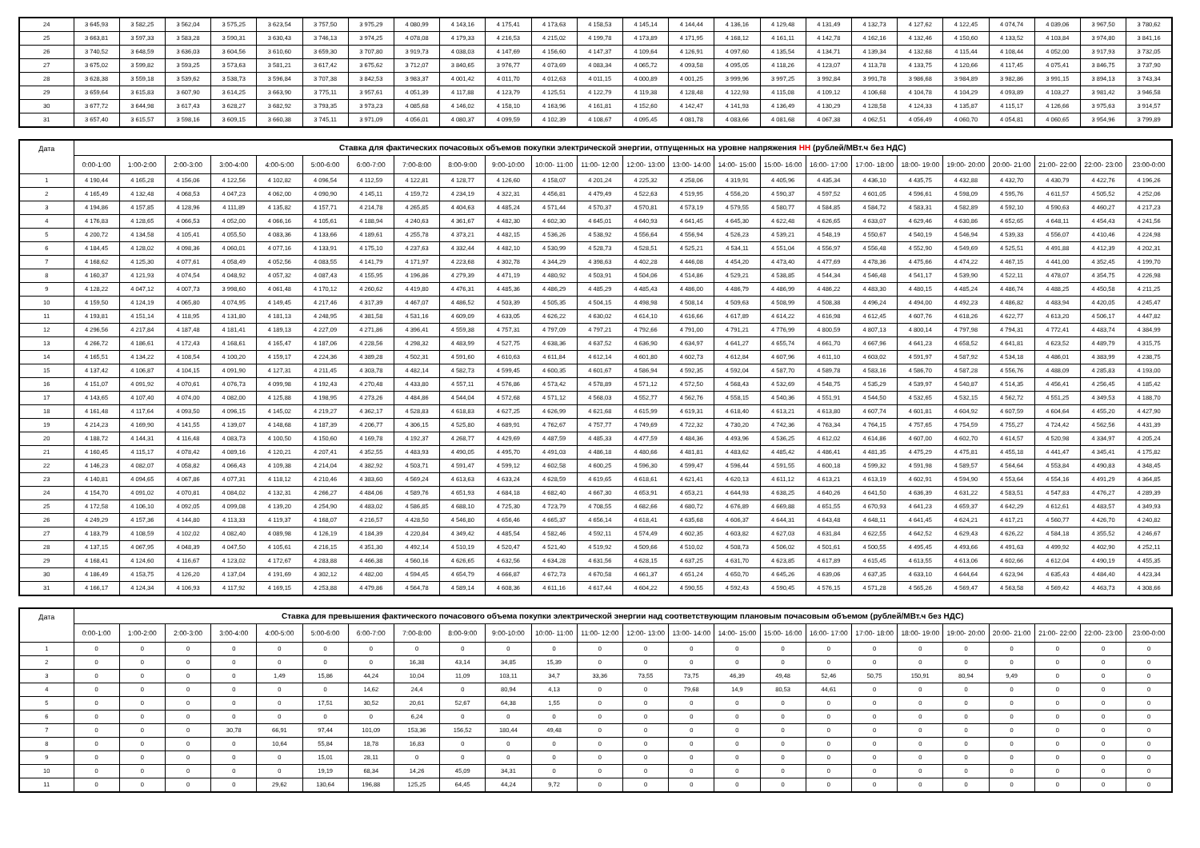| 24 | 3 645,93 | 3 582,25 | 3 562,04 | 3 575,25 | 3 623,54 | 3 757,50 | 3 975,29 | 4 080,99 | 4 143,16 | 4 175,41 | 4 173,63 | 4 158,53 | 4 145,14 | 4 144,44 | 4 136,16 | 4 129,48 | 4 131,49 | 4 132,73 | 4 127,62 | 4 122,45 | 4 074,74 | 4 039,06 | 3 967,50 | 3 780,62 |
| 25 | 3 663,81 | 3 597,33 | 3 583,28 | 3 590,31 | 3 630,43 | 3 746,13 | 3 974,25 | 4 078,08 | 4 179,33 | 4 216,53 | 4 215,02 | 4 199,78 | 4 173,89 | 4 171,95 | 4 168,12 | 4 161,11 | 4 142,78 | 4 162,16 | 4 132,46 | 4 150,60 | 4 133,52 | 4 103,84 | 3 974,80 | 3 841,16 |
| 26 | 3 740,52 | 3 648,59 | 3 636,03 | 3 604,56 | 3 610,60 | 3 659,30 | 3 707,80 | 3 919,73 | 4 038,03 | 4 147,69 | 4 156,60 | 4 147,37 | 4 109,64 | 4 126,91 | 4 097,60 | 4 135,54 | 4 134,71 | 4 139,34 | 4 132,68 | 4 115,44 | 4 108,44 | 4 052,00 | 3 917,93 | 3 732,05 |
| 27 | 3 675,02 | 3 599,82 | 3 593,25 | 3 573,63 | 3 581,21 | 3 617,42 | 3 675,62 | 3 712,07 | 3 840,65 | 3 976,77 | 4 073,69 | 4 083,34 | 4 065,72 | 4 093,58 | 4 095,05 | 4 118,26 | 4 123,07 | 4 113,78 | 4 133,75 | 4 120,66 | 4 117,45 | 4 075,41 | 3 846,75 | 3 737,90 |
| 28 | 3 628,38 | 3 559,18 | 3 539,62 | 3 538,73 | 3 596,84 | 3 707,38 | 3 842,53 | 3 983,37 | 4 001,42 | 4 011,70 | 4 012,63 | 4 011,15 | 4 000,89 | 4 001,25 | 3 999,96 | 3 997,25 | 3 992,84 | 3 991,78 | 3 986,68 | 3 984,89 | 3 982,86 | 3 991,15 | 3 894,13 | 3 743,34 |
| 29 | 3 659,64 | 3 615,83 | 3 607,90 | 3 614,25 | 3 663,90 | 3 775,11 | 3 957,61 | 4 051,39 | 4 117,88 | 4 123,79 | 4 125,51 | 4 122,79 | 4 119,38 | 4 128,48 | 4 122,93 | 4 115,08 | 4 109,12 | 4 106,68 | 4 104,78 | 4 104,29 | 4 093,89 | 4 103,27 | 3 981,42 | 3 946,58 |
| 30 | 3 677,72 | 3 644,98 | 3 617,43 | 3 628,27 | 3 682,92 | 3 793,35 | 3 973,23 | 4 085,68 | 4 146,02 | 4 158,10 | 4 163,96 | 4 161,81 | 4 152,60 | 4 142,47 | 4 141,93 | 4 136,49 | 4 130,29 | 4 128,58 | 4 124,33 | 4 135,87 | 4 115,17 | 4 126,66 | 3 975,63 | 3 914,57 |
| 31 | 3 657,40 | 3 615,57 | 3 598,16 | 3 609,15 | 3 660,38 | 3 745,11 | 3 971,09 | 4 056,01 | 4 080,37 | 4 099,59 | 4 102,39 | 4 108,67 | 4 095,45 | 4 081,78 | 4 083,66 | 4 081,68 | 4 067,38 | 4 062,51 | 4 056,49 | 4 060,70 | 4 054,81 | 4 060,65 | 3 954,96 | 3 799,89 |
| Дата | Ставка для фактических почасовых объемов покупки электрической энергии, отпущенных на уровне напряжения НН (рублей/МВт.ч без НДС) | | | | | | | | | | | | | | | | | | | | | | | |
| --- | --- | --- | --- | --- | --- | --- | --- | --- | --- | --- | --- | --- | --- | --- | --- | --- | --- | --- | --- | --- | --- | --- | --- | --- |
| | 0:00-1:00 | 1:00-2:00 | 2:00-3:00 | 3:00-4:00 | 4:00-5:00 | 5:00-6:00 | 6:00-7:00 | 7:00-8:00 | 8:00-9:00 | 9:00-10:00 | 10:00- 11:00 | 11:00- 12:00 | 12:00- 13:00 | 13:00- 14:00 | 14:00- 15:00 | 15:00- 16:00 | 16:00- 17:00 | 17:00- 18:00 | 18:00- 19:00 | 19:00- 20:00 | 20:00- 21:00 | 21:00- 22:00 | 22:00- 23:00 | 23:00-0:00 |
| 1 | 4 190,44 | 4 165,28 | 4 156,06 | 4 122,56 | 4 102,82 | 4 096,54 | 4 112,59 | 4 122,81 | 4 128,77 | 4 126,60 | 4 158,07 | 4 201,24 | 4 225,32 | 4 258,06 | 4 319,91 | 4 405,96 | 4 435,34 | 4 436,10 | 4 435,75 | 4 432,88 | 4 432,70 | 4 430,79 | 4 422,76 | 4 196,26 |
| 2 | 4 165,49 | 4 132,48 | 4 068,53 | 4 047,23 | 4 062,00 | 4 090,90 | 4 145,11 | 4 159,72 | 4 234,19 | 4 322,31 | 4 456,81 | 4 479,49 | 4 522,63 | 4 519,95 | 4 556,20 | 4 590,37 | 4 597,52 | 4 601,05 | 4 596,61 | 4 598,09 | 4 595,76 | 4 611,57 | 4 505,52 | 4 252,06 |
| 3 | 4 194,86 | 4 157,85 | 4 128,96 | 4 111,89 | 4 135,82 | 4 157,71 | 4 214,78 | 4 265,85 | 4 404,63 | 4 485,24 | 4 571,44 | 4 570,37 | 4 570,81 | 4 573,19 | 4 579,55 | 4 580,77 | 4 584,85 | 4 584,72 | 4 583,31 | 4 582,89 | 4 592,10 | 4 590,63 | 4 460,27 | 4 217,23 |
| 4 | 4 176,83 | 4 128,65 | 4 066,53 | 4 052,00 | 4 066,16 | 4 105,61 | 4 188,94 | 4 240,63 | 4 361,67 | 4 482,30 | 4 602,30 | 4 645,01 | 4 640,93 | 4 641,45 | 4 645,30 | 4 622,48 | 4 626,65 | 4 633,07 | 4 629,46 | 4 630,86 | 4 652,65 | 4 648,11 | 4 454,43 | 4 241,56 |
| 5 | 4 200,72 | 4 134,58 | 4 105,41 | 4 055,50 | 4 083,36 | 4 133,66 | 4 189,61 | 4 255,78 | 4 373,21 | 4 482,15 | 4 536,26 | 4 538,92 | 4 556,64 | 4 556,94 | 4 526,23 | 4 539,21 | 4 548,19 | 4 550,67 | 4 540,19 | 4 546,94 | 4 539,33 | 4 556,07 | 4 410,46 | 4 224,98 |
| 6 | 4 184,45 | 4 128,02 | 4 098,36 | 4 060,01 | 4 077,16 | 4 133,91 | 4 175,10 | 4 237,63 | 4 332,44 | 4 482,10 | 4 530,99 | 4 528,73 | 4 528,51 | 4 525,21 | 4 534,11 | 4 551,04 | 4 556,97 | 4 556,48 | 4 552,90 | 4 549,69 | 4 525,51 | 4 491,88 | 4 412,39 | 4 202,31 |
| 7 | 4 168,62 | 4 125,30 | 4 077,61 | 4 058,49 | 4 052,56 | 4 083,55 | 4 141,79 | 4 171,97 | 4 223,68 | 4 302,78 | 4 344,29 | 4 398,63 | 4 402,28 | 4 446,08 | 4 454,20 | 4 473,40 | 4 477,69 | 4 478,36 | 4 475,66 | 4 474,22 | 4 467,15 | 4 441,00 | 4 352,45 | 4 199,70 |
| 8 | 4 160,37 | 4 121,93 | 4 074,54 | 4 048,92 | 4 057,32 | 4 087,43 | 4 155,95 | 4 196,86 | 4 279,39 | 4 471,19 | 4 480,92 | 4 503,91 | 4 504,06 | 4 514,86 | 4 529,21 | 4 538,85 | 4 544,34 | 4 546,48 | 4 541,17 | 4 539,90 | 4 522,11 | 4 478,07 | 4 354,75 | 4 226,98 |
| 9 | 4 128,22 | 4 047,12 | 4 007,73 | 3 998,60 | 4 061,48 | 4 170,12 | 4 260,62 | 4 419,80 | 4 476,31 | 4 485,36 | 4 486,29 | 4 485,29 | 4 485,43 | 4 486,00 | 4 486,79 | 4 486,99 | 4 486,22 | 4 483,30 | 4 480,15 | 4 485,24 | 4 486,74 | 4 488,25 | 4 450,58 | 4 211,25 |
| 10 | 4 159,50 | 4 124,19 | 4 065,80 | 4 074,95 | 4 149,45 | 4 217,46 | 4 317,39 | 4 467,07 | 4 486,52 | 4 503,39 | 4 505,35 | 4 504,15 | 4 498,98 | 4 508,14 | 4 509,63 | 4 508,99 | 4 508,38 | 4 496,24 | 4 494,00 | 4 492,23 | 4 486,82 | 4 483,94 | 4 420,05 | 4 245,47 |
| 11 | 4 193,81 | 4 151,14 | 4 118,95 | 4 131,80 | 4 181,13 | 4 248,95 | 4 381,58 | 4 531,16 | 4 609,09 | 4 633,05 | 4 626,22 | 4 630,02 | 4 614,10 | 4 616,66 | 4 617,89 | 4 614,22 | 4 616,98 | 4 612,45 | 4 607,76 | 4 618,26 | 4 622,77 | 4 613,20 | 4 506,17 | 4 447,82 |
| 12 | 4 296,56 | 4 217,84 | 4 187,48 | 4 181,41 | 4 189,13 | 4 227,09 | 4 271,86 | 4 396,41 | 4 559,38 | 4 757,31 | 4 797,09 | 4 797,21 | 4 792,66 | 4 791,00 | 4 791,21 | 4 776,99 | 4 800,59 | 4 807,13 | 4 800,14 | 4 797,98 | 4 794,31 | 4 772,41 | 4 483,74 | 4 384,99 |
| 13 | 4 266,72 | 4 186,61 | 4 172,43 | 4 168,61 | 4 165,47 | 4 187,06 | 4 228,56 | 4 298,32 | 4 483,99 | 4 527,75 | 4 638,36 | 4 637,52 | 4 636,90 | 4 634,97 | 4 641,27 | 4 655,74 | 4 661,70 | 4 667,96 | 4 641,23 | 4 658,52 | 4 641,81 | 4 623,52 | 4 489,79 | 4 315,75 |
| 14 | 4 165,51 | 4 134,22 | 4 108,54 | 4 100,20 | 4 159,17 | 4 224,36 | 4 389,28 | 4 502,31 | 4 591,60 | 4 610,63 | 4 611,84 | 4 612,14 | 4 601,80 | 4 602,73 | 4 612,84 | 4 607,96 | 4 611,10 | 4 603,02 | 4 591,97 | 4 587,92 | 4 534,18 | 4 486,01 | 4 383,99 | 4 238,75 |
| 15 | 4 137,42 | 4 106,87 | 4 104,15 | 4 091,90 | 4 127,31 | 4 211,45 | 4 303,78 | 4 482,14 | 4 582,73 | 4 599,45 | 4 600,35 | 4 601,67 | 4 586,94 | 4 592,35 | 4 592,04 | 4 587,70 | 4 589,78 | 4 583,16 | 4 586,70 | 4 587,28 | 4 556,76 | 4 488,09 | 4 285,83 | 4 193,00 |
| 16 | 4 151,07 | 4 091,92 | 4 070,61 | 4 076,73 | 4 099,98 | 4 192,43 | 4 270,48 | 4 433,80 | 4 557,11 | 4 576,86 | 4 573,42 | 4 578,89 | 4 571,12 | 4 572,50 | 4 568,43 | 4 532,69 | 4 548,75 | 4 535,29 | 4 539,97 | 4 540,87 | 4 514,35 | 4 456,41 | 4 256,45 | 4 185,42 |
| 17 | 4 143,65 | 4 107,40 | 4 074,00 | 4 082,00 | 4 125,88 | 4 198,95 | 4 273,26 | 4 484,86 | 4 544,04 | 4 572,68 | 4 571,12 | 4 568,03 | 4 552,77 | 4 562,76 | 4 558,15 | 4 540,36 | 4 551,91 | 4 544,50 | 4 532,65 | 4 532,15 | 4 562,72 | 4 551,25 | 4 349,53 | 4 188,70 |
| 18 | 4 161,48 | 4 117,64 | 4 093,50 | 4 096,15 | 4 145,02 | 4 219,27 | 4 362,17 | 4 528,83 | 4 618,83 | 4 627,25 | 4 626,99 | 4 621,68 | 4 615,99 | 4 619,31 | 4 618,40 | 4 613,21 | 4 613,80 | 4 607,74 | 4 601,81 | 4 604,92 | 4 607,59 | 4 604,64 | 4 455,20 | 4 427,90 |
| 19 | 4 214,23 | 4 169,90 | 4 141,55 | 4 139,07 | 4 148,68 | 4 187,39 | 4 206,77 | 4 306,15 | 4 525,80 | 4 689,91 | 4 762,67 | 4 757,77 | 4 749,69 | 4 722,32 | 4 730,20 | 4 742,36 | 4 763,34 | 4 764,15 | 4 757,65 | 4 754,59 | 4 755,27 | 4 724,42 | 4 562,56 | 4 431,39 |
| 20 | 4 188,72 | 4 144,31 | 4 116,48 | 4 083,73 | 4 100,50 | 4 150,60 | 4 169,78 | 4 192,37 | 4 268,77 | 4 429,69 | 4 487,59 | 4 485,33 | 4 477,59 | 4 484,36 | 4 493,96 | 4 536,25 | 4 612,02 | 4 614,86 | 4 607,00 | 4 602,70 | 4 614,57 | 4 520,98 | 4 334,97 | 4 205,24 |
| 21 | 4 160,45 | 4 115,17 | 4 078,42 | 4 089,16 | 4 120,21 | 4 207,41 | 4 352,55 | 4 483,93 | 4 490,05 | 4 495,70 | 4 491,03 | 4 486,18 | 4 480,66 | 4 481,81 | 4 483,62 | 4 485,42 | 4 486,41 | 4 481,35 | 4 475,29 | 4 475,81 | 4 455,18 | 4 441,47 | 4 345,41 | 4 175,82 |
| 22 | 4 146,23 | 4 082,07 | 4 058,82 | 4 066,43 | 4 109,38 | 4 214,04 | 4 382,92 | 4 503,71 | 4 591,47 | 4 599,12 | 4 602,58 | 4 600,25 | 4 596,30 | 4 599,47 | 4 596,44 | 4 591,55 | 4 600,18 | 4 599,32 | 4 591,98 | 4 589,57 | 4 564,64 | 4 553,84 | 4 490,83 | 4 348,45 |
| 23 | 4 140,81 | 4 094,65 | 4 067,86 | 4 077,31 | 4 118,12 | 4 210,46 | 4 383,60 | 4 569,24 | 4 613,63 | 4 633,24 | 4 628,59 | 4 619,65 | 4 618,61 | 4 621,41 | 4 620,13 | 4 611,12 | 4 613,21 | 4 613,19 | 4 602,91 | 4 594,90 | 4 553,64 | 4 554,16 | 4 491,29 | 4 364,85 |
| 24 | 4 154,70 | 4 091,02 | 4 070,81 | 4 084,02 | 4 132,31 | 4 266,27 | 4 484,06 | 4 589,76 | 4 651,93 | 4 684,18 | 4 682,40 | 4 667,30 | 4 653,91 | 4 653,21 | 4 644,93 | 4 638,25 | 4 640,26 | 4 641,50 | 4 636,39 | 4 631,22 | 4 583,51 | 4 547,83 | 4 476,27 | 4 289,39 |
| 25 | 4 172,58 | 4 106,10 | 4 092,05 | 4 099,08 | 4 139,20 | 4 254,90 | 4 483,02 | 4 586,85 | 4 688,10 | 4 725,30 | 4 723,79 | 4 708,55 | 4 682,66 | 4 680,72 | 4 676,89 | 4 669,88 | 4 651,55 | 4 670,93 | 4 641,23 | 4 659,37 | 4 642,29 | 4 612,61 | 4 483,57 | 4 349,93 |
| 26 | 4 249,29 | 4 157,36 | 4 144,80 | 4 113,33 | 4 119,37 | 4 168,07 | 4 216,57 | 4 428,50 | 4 546,80 | 4 656,46 | 4 665,37 | 4 656,14 | 4 618,41 | 4 635,68 | 4 606,37 | 4 644,31 | 4 643,48 | 4 648,11 | 4 641,45 | 4 624,21 | 4 617,21 | 4 560,77 | 4 426,70 | 4 240,82 |
| 27 | 4 183,79 | 4 108,59 | 4 102,02 | 4 082,40 | 4 089,98 | 4 126,19 | 4 184,39 | 4 220,84 | 4 349,42 | 4 485,54 | 4 582,46 | 4 592,11 | 4 574,49 | 4 602,35 | 4 603,82 | 4 627,03 | 4 631,84 | 4 622,55 | 4 642,52 | 4 629,43 | 4 626,22 | 4 584,18 | 4 355,52 | 4 246,67 |
| 28 | 4 137,15 | 4 067,95 | 4 048,39 | 4 047,50 | 4 105,61 | 4 216,15 | 4 351,30 | 4 492,14 | 4 510,19 | 4 520,47 | 4 521,40 | 4 519,92 | 4 509,66 | 4 510,02 | 4 508,73 | 4 506,02 | 4 501,61 | 4 500,55 | 4 495,45 | 4 493,66 | 4 491,63 | 4 499,92 | 4 402,90 | 4 252,11 |
| 29 | 4 168,41 | 4 124,60 | 4 116,67 | 4 123,02 | 4 172,67 | 4 283,88 | 4 466,38 | 4 560,16 | 4 626,65 | 4 632,56 | 4 634,28 | 4 631,56 | 4 628,15 | 4 637,25 | 4 631,70 | 4 623,85 | 4 617,89 | 4 615,45 | 4 613,55 | 4 613,06 | 4 602,66 | 4 612,04 | 4 490,19 | 4 455,35 |
| 30 | 4 186,49 | 4 153,75 | 4 126,20 | 4 137,04 | 4 191,69 | 4 302,12 | 4 482,00 | 4 594,45 | 4 654,79 | 4 666,87 | 4 672,73 | 4 670,58 | 4 661,37 | 4 651,24 | 4 650,70 | 4 645,26 | 4 639,06 | 4 637,35 | 4 633,10 | 4 644,64 | 4 623,94 | 4 635,43 | 4 484,40 | 4 423,34 |
| 31 | 4 166,17 | 4 124,34 | 4 106,93 | 4 117,92 | 4 169,15 | 4 253,88 | 4 479,86 | 4 564,78 | 4 589,14 | 4 608,36 | 4 611,16 | 4 617,44 | 4 604,22 | 4 590,55 | 4 592,43 | 4 590,45 | 4 576,15 | 4 571,28 | 4 565,26 | 4 569,47 | 4 563,58 | 4 569,42 | 4 463,73 | 4 308,66 |
| Дата | Ставка для превышения фактического почасового объема покупки электрической энергии над соответствующим плановым почасовым объемом (рублей/МВт.ч без НДС) | | | | | | | | | | | | | | | | | | | | | | | |
| --- | --- | --- | --- | --- | --- | --- | --- | --- | --- | --- | --- | --- | --- | --- | --- | --- | --- | --- | --- | --- | --- | --- | --- | --- |
| | 0:00-1:00 | 1:00-2:00 | 2:00-3:00 | 3:00-4:00 | 4:00-5:00 | 5:00-6:00 | 6:00-7:00 | 7:00-8:00 | 8:00-9:00 | 9:00-10:00 | 10:00- 11:00 | 11:00- 12:00 | 12:00- 13:00 | 13:00- 14:00 | 14:00- 15:00 | 15:00- 16:00 | 16:00- 17:00 | 17:00- 18:00 | 18:00- 19:00 | 19:00- 20:00 | 20:00- 21:00 | 21:00- 22:00 | 22:00- 23:00 | 23:00-0:00 |
| 1 | 0 | 0 | 0 | 0 | 0 | 0 | 0 | 0 | 0 | 0 | 0 | 0 | 0 | 0 | 0 | 0 | 0 | 0 | 0 | 0 | 0 | 0 | 0 | 0 |
| 2 | 0 | 0 | 0 | 0 | 0 | 0 | 0 | 16,38 | 43,14 | 34,85 | 15,39 | 0 | 0 | 0 | 0 | 0 | 0 | 0 | 0 | 0 | 0 | 0 | 0 | 0 |
| 3 | 0 | 0 | 0 | 0 | 1,49 | 15,86 | 44,24 | 10,04 | 11,09 | 103,11 | 34,7 | 33,36 | 73,55 | 73,75 | 46,39 | 49,48 | 52,46 | 50,75 | 150,91 | 80,94 | 9,49 | 0 | 0 | 0 |
| 4 | 0 | 0 | 0 | 0 | 0 | 0 | 14,62 | 24,4 | 0 | 80,94 | 4,13 | 0 | 0 | 79,68 | 14,9 | 80,53 | 44,61 | 0 | 0 | 0 | 0 | 0 | 0 | 0 |
| 5 | 0 | 0 | 0 | 0 | 0 | 17,51 | 30,52 | 20,61 | 52,67 | 64,38 | 1,55 | 0 | 0 | 0 | 0 | 0 | 0 | 0 | 0 | 0 | 0 | 0 | 0 | 0 |
| 6 | 0 | 0 | 0 | 0 | 0 | 0 | 0 | 6,24 | 0 | 0 | 0 | 0 | 0 | 0 | 0 | 0 | 0 | 0 | 0 | 0 | 0 | 0 | 0 | 0 |
| 7 | 0 | 0 | 0 | 30,78 | 66,91 | 97,44 | 101,09 | 153,36 | 156,52 | 180,44 | 49,48 | 0 | 0 | 0 | 0 | 0 | 0 | 0 | 0 | 0 | 0 | 0 | 0 | 0 |
| 8 | 0 | 0 | 0 | 0 | 10,64 | 55,84 | 18,78 | 16,83 | 0 | 0 | 0 | 0 | 0 | 0 | 0 | 0 | 0 | 0 | 0 | 0 | 0 | 0 | 0 | 0 |
| 9 | 0 | 0 | 0 | 0 | 0 | 15,01 | 28,11 | 0 | 0 | 0 | 0 | 0 | 0 | 0 | 0 | 0 | 0 | 0 | 0 | 0 | 0 | 0 | 0 | 0 |
| 10 | 0 | 0 | 0 | 0 | 0 | 19,19 | 68,34 | 14,26 | 45,09 | 34,31 | 0 | 0 | 0 | 0 | 0 | 0 | 0 | 0 | 0 | 0 | 0 | 0 | 0 | 0 |
| 11 | 0 | 0 | 0 | 0 | 29,62 | 130,64 | 196,88 | 125,25 | 64,45 | 44,24 | 9,72 | 0 | 0 | 0 | 0 | 0 | 0 | 0 | 0 | 0 | 0 | 0 | 0 | 0 |